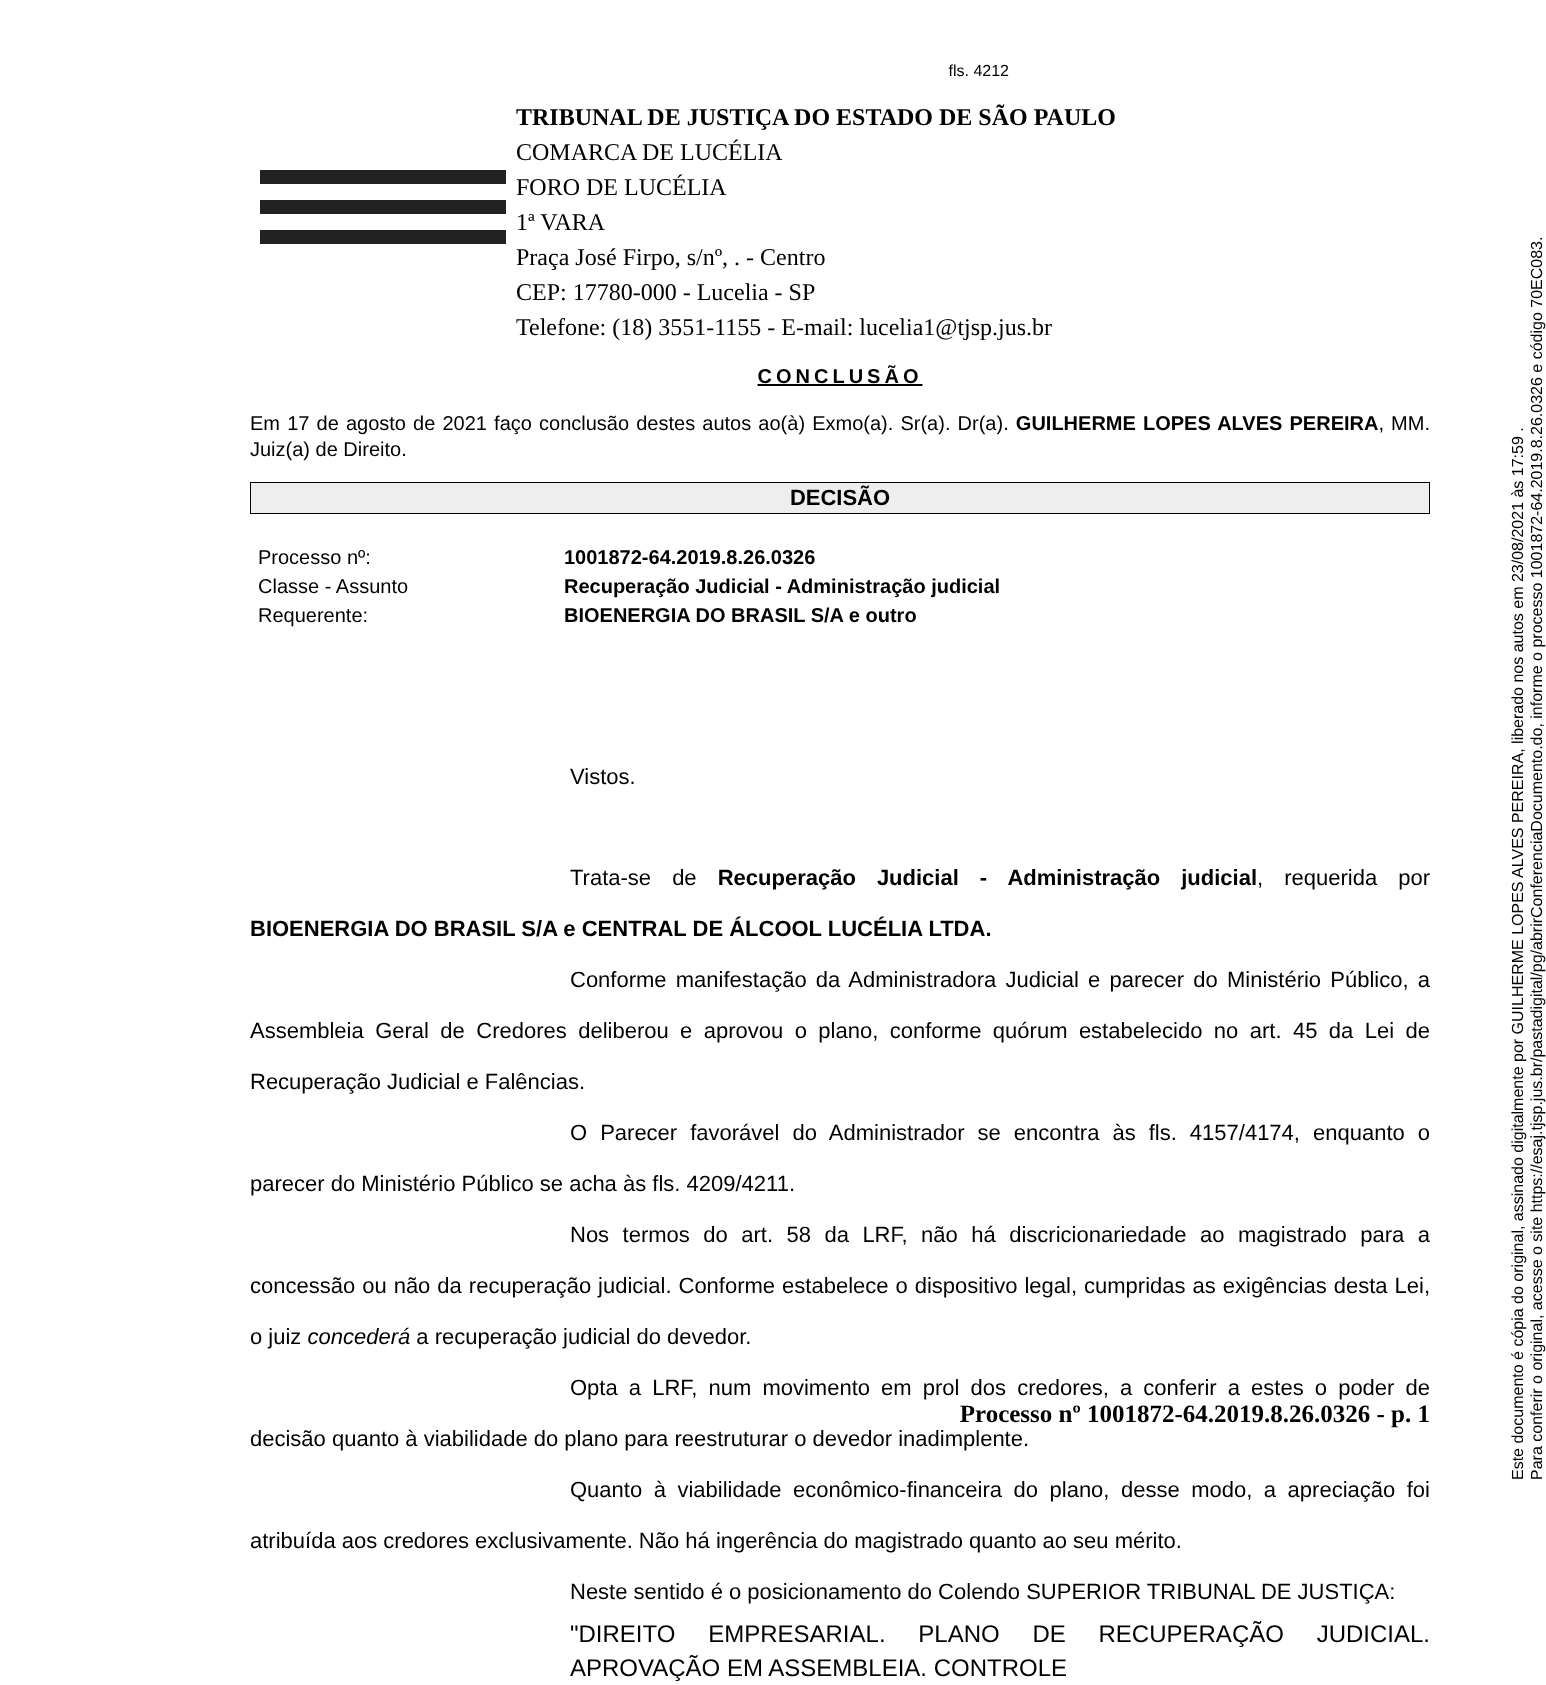fls. 4212
Este documento é cópia do original, assinado digitalmente por GUILHERME LOPES ALVES PEREIRA, liberado nos autos em 23/08/2021 às 17:59 .
Para conferir o original, acesse o site https://esaj.tjsp.jus.br/pastadigital/pg/abrirConferenciaDocumento.do, informe o processo 1001872-64.2019.8.26.0326 e código 70EC083.
TRIBUNAL DE JUSTIÇA DO ESTADO DE SÃO PAULO
COMARCA DE LUCÉLIA
FORO DE LUCÉLIA
1ª VARA
Praça José Firpo, s/nº, . - Centro
CEP: 17780-000 - Lucelia - SP
Telefone: (18) 3551-1155 - E-mail: lucelia1@tjsp.jus.br
CONCLUSÃO
Em 17 de agosto de 2021 faço conclusão destes autos ao(à) Exmo(a). Sr(a). Dr(a). GUILHERME LOPES ALVES PEREIRA, MM. Juiz(a) de Direito.
DECISÃO
| Processo nº: | 1001872-64.2019.8.26.0326 |
| Classe - Assunto | Recuperação Judicial - Administração judicial |
| Requerente: | BIOENERGIA DO BRASIL S/A e outro |
Vistos.
Trata-se de Recuperação Judicial - Administração judicial, requerida por BIOENERGIA DO BRASIL S/A e CENTRAL DE ÁLCOOL LUCÉLIA LTDA.
Conforme manifestação da Administradora Judicial e parecer do Ministério Público, a Assembleia Geral de Credores deliberou e aprovou o plano, conforme quórum estabelecido no art. 45 da Lei de Recuperação Judicial e Falências.
O Parecer favorável do Administrador se encontra às fls. 4157/4174, enquanto o parecer do Ministério Público se acha às fls. 4209/4211.
Nos termos do art. 58 da LRF, não há discricionariedade ao magistrado para a concessão ou não da recuperação judicial. Conforme estabelece o dispositivo legal, cumpridas as exigências desta Lei, o juiz concederá a recuperação judicial do devedor.
Opta a LRF, num movimento em prol dos credores, a conferir a estes o poder de decisão quanto à viabilidade do plano para reestruturar o devedor inadimplente.
Quanto à viabilidade econômico-financeira do plano, desse modo, a apreciação foi atribuída aos credores exclusivamente. Não há ingerência do magistrado quanto ao seu mérito.
Neste sentido é o posicionamento do Colendo SUPERIOR TRIBUNAL DE JUSTIÇA:
"DIREITO EMPRESARIAL. PLANO DE RECUPERAÇÃO JUDICIAL. APROVAÇÃO EM ASSEMBLEIA. CONTROLE
Processo nº 1001872-64.2019.8.26.0326 - p. 1